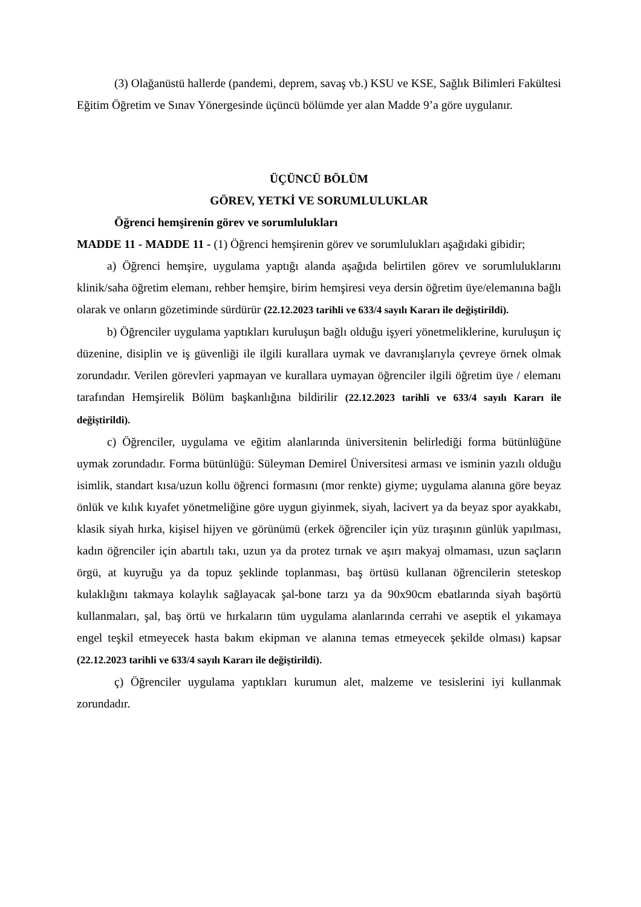(3) Olağanüstü hallerde (pandemi, deprem, savaş vb.) KSU ve KSE, Sağlık Bilimleri Fakültesi Eğitim Öğretim ve Sınav Yönergesinde üçüncü bölümde yer alan Madde 9’a göre uygulanır.
ÜÇÜNCÜ BÖLÜM
GÖREV, YETKİ VE SORUMLULUKLAR
Öğrenci hemşirenin görev ve sorumlulukları
MADDE 11 - MADDE 11 - (1) Öğrenci hemşirenin görev ve sorumlulukları aşağıdaki gibidir;
a) Öğrenci hemşire, uygulama yaptığı alanda aşağıda belirtilen görev ve sorumluluklarını klinik/saha öğretim elemanı, rehber hemşire, birim hemşiresi veya dersin öğretim üye/elemanına bağlı olarak ve onların gözetiminde sürdürür (22.12.2023 tarihli ve 633/4 sayılı Kararı ile değiştirildi).
b) Öğrenciler uygulama yaptıkları kuruluşun bağlı olduğu işyeri yönetmeliklerine, kuruluşun iç düzenine, disiplin ve iş güvenliği ile ilgili kurallara uymak ve davranışlarıyla çevreye örnek olmak zorundadır. Verilen görevleri yapmayan ve kurallara uymayan öğrenciler ilgili öğretim üye / elemanı tarafından Hemşirelik Bölüm başkanlığına bildirilir (22.12.2023 tarihli ve 633/4 sayılı Kararı ile değiştirildi).
c) Öğrenciler, uygulama ve eğitim alanlarında üniversitenin belirlediği forma bütünlüğüne uymak zorundadır. Forma bütünlüğü: Süleyman Demirel Üniversitesi arması ve isminin yazılı olduğu isimlik, standart kısa/uzun kollu öğrenci formasını (mor renkte) giyme; uygulama alanına göre beyaz önlük ve kılık kıyafet yönetmeliğine göre uygun giyinmek, siyah, lacivert ya da beyaz spor ayakkabı, klasik siyah hırka, kişisel hijyen ve görünümü (erkek öğrenciler için yüz tıraşının günlük yapılması, kadın öğrenciler için abartılı takı, uzun ya da protez tırnak ve aşırı makyaj olmaması, uzun saçların örgü, at kuyruğu ya da topuz şeklinde toplanması, baş örtüsü kullanan öğrencilerin steteskop kulaklığını takmaya kolaylık sağlayacak şal-bone tarzı ya da 90x90cm ebatlarında siyah başörtü kullanmaları, şal, baş örtü ve hırkaların tüm uygulama alanlarında cerrahi ve aseptik el yıkamaya engel teşkil etmeyecek hasta bakım ekipman ve alanına temas etmeyecek şekilde olması) kapsar (22.12.2023 tarihli ve 633/4 sayılı Kararı ile değiştirildi).
ç) Öğrenciler uygulama yaptıkları kurumun alet, malzeme ve tesislerini iyi kullanmak zorundadır.